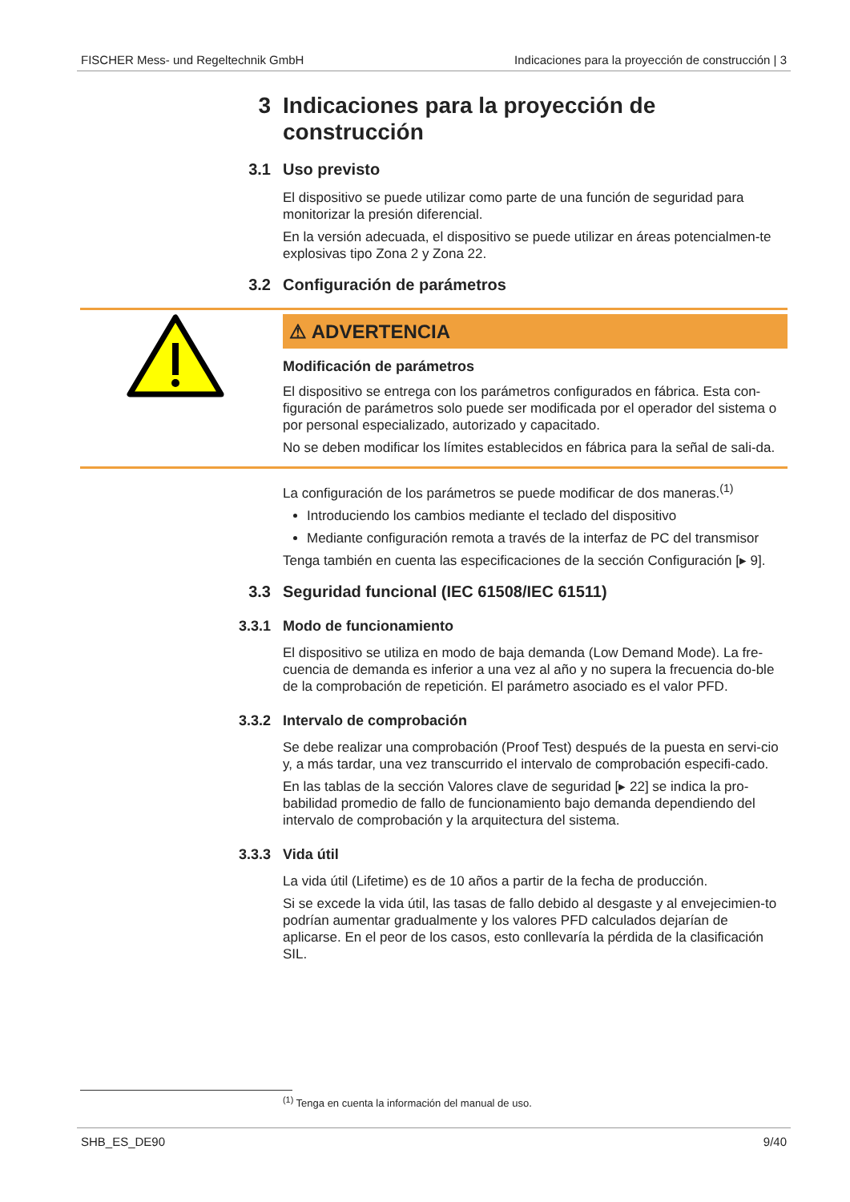FISCHER Mess- und Regeltechnik GmbH Indicaciones para la proyección de construcción | 3
3 Indicaciones para la proyección de construcción
3.1 Uso previsto
El dispositivo se puede utilizar como parte de una función de seguridad para monitorizar la presión diferencial.
En la versión adecuada, el dispositivo se puede utilizar en áreas potencialmen-te explosivas tipo Zona 2 y Zona 22.
3.2 Configuración de parámetros
⚠ ADVERTENCIA
Modificación de parámetros
El dispositivo se entrega con los parámetros configurados en fábrica. Esta con-figuración de parámetros solo puede ser modificada por el operador del sistema o por personal especializado, autorizado y capacitado.
No se deben modificar los límites establecidos en fábrica para la señal de sali-da.
La configuración de los parámetros se puede modificar de dos maneras.<sup>(1)</sup>
Introduciendo los cambios mediante el teclado del dispositivo
Mediante configuración remota a través de la interfaz de PC del transmisor
Tenga también en cuenta las especificaciones de la sección Configuración [▸ 9].
3.3 Seguridad funcional (IEC 61508/IEC 61511)
3.3.1 Modo de funcionamiento
El dispositivo se utiliza en modo de baja demanda (Low Demand Mode). La fre-cuencia de demanda es inferior a una vez al año y no supera la frecuencia do-ble de la comprobación de repetición. El parámetro asociado es el valor PFD.
3.3.2 Intervalo de comprobación
Se debe realizar una comprobación (Proof Test) después de la puesta en servi-cio y, a más tardar, una vez transcurrido el intervalo de comprobación especifi-cado.
En las tablas de la sección Valores clave de seguridad [▸ 22] se indica la pro-babilidad promedio de fallo de funcionamiento bajo demanda dependiendo del intervalo de comprobación y la arquitectura del sistema.
3.3.3 Vida útil
La vida útil (Lifetime) es de 10 años a partir de la fecha de producción.
Si se excede la vida útil, las tasas de fallo debido al desgaste y al envejecimien-to podrían aumentar gradualmente y los valores PFD calculados dejarían de aplicarse. En el peor de los casos, esto conllevaría la pérdida de la clasificación SIL.
<sup>(1)</sup> Tenga en cuenta la información del manual de uso.
SHB_ES_DE90 9/40